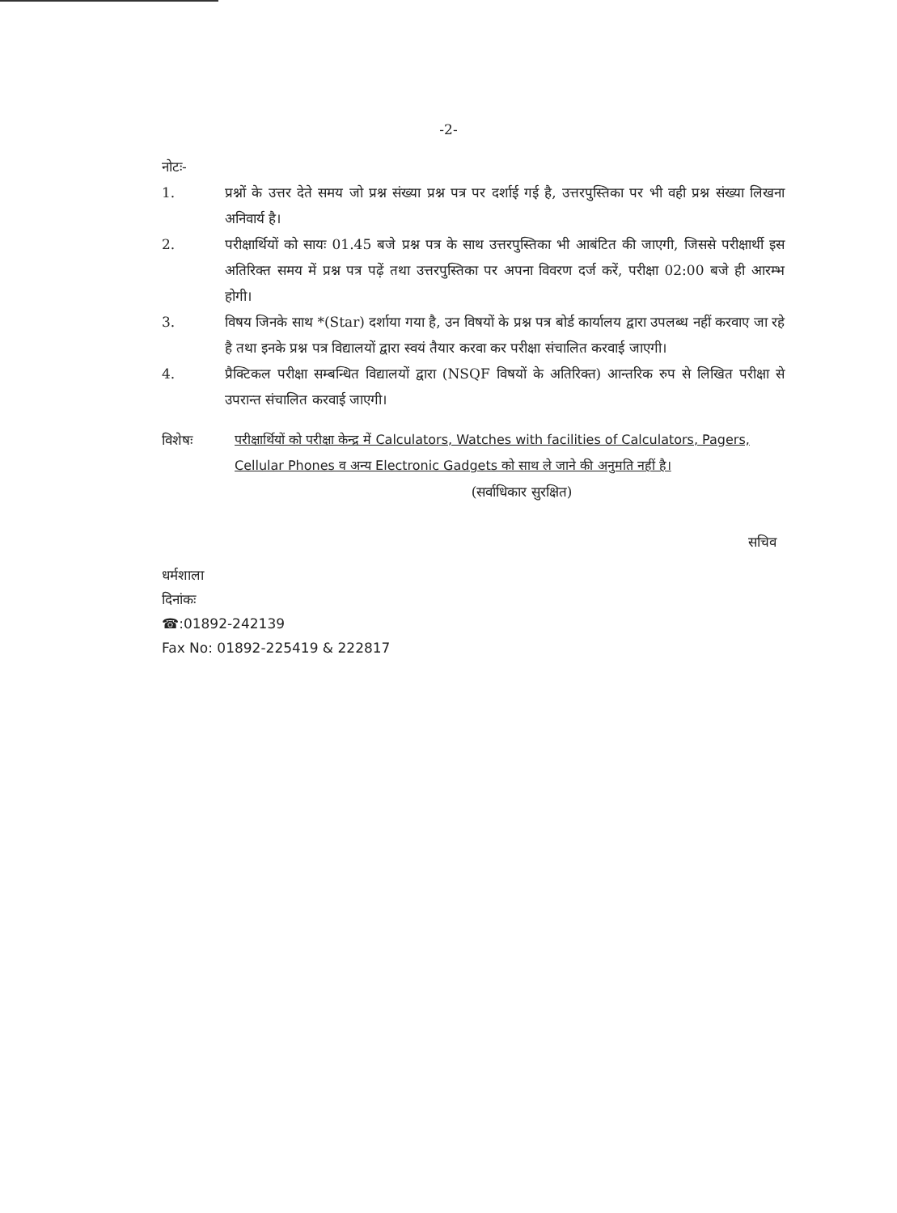-2-
नोटः-
1. प्रश्नों के उत्तर देते समय जो प्रश्न संख्या प्रश्न पत्र पर दर्शाई गई है, उत्तरपुस्तिका पर भी वही प्रश्न संख्या लिखना अनिवार्य है।
2. परीक्षार्थियों को सायः 01.45 बजे प्रश्न पत्र के साथ उत्तरपुस्तिका भी आबंटित की जाएगी, जिससे परीक्षार्थी इस अतिरिक्त समय में प्रश्न पत्र पढ़ें तथा उत्तरपुस्तिका पर अपना विवरण दर्ज करें, परीक्षा 02:00 बजे ही आरम्भ होगी।
3. विषय जिनके साथ *(Star) दर्शाया गया है, उन विषयों के प्रश्न पत्र बोर्ड कार्यालय द्वारा उपलब्ध नहीं करवाए जा रहे है तथा इनके प्रश्न पत्र विद्यालयों द्वारा स्वयं तैयार करवा कर परीक्षा संचालित करवाई जाएगी।
4. प्रैक्टिकल परीक्षा सम्बन्धित विद्यालयों द्वारा (NSQF विषयों के अतिरिक्त) आन्तरिक रुप से लिखित परीक्षा से उपरान्त संचालित करवाई जाएगी।
विशेषः परीक्षार्थियों को परीक्षा केन्द्र में Calculators, Watches with facilities of Calculators, Pagers, Cellular Phones व अन्य Electronic Gadgets को साथ ले जाने की अनुमति नहीं है।
(सर्वाधिकार सुरक्षित)
सचिव
धर्मशाला
दिनांकः
☎:01892-242139
Fax No: 01892-225419 & 222817